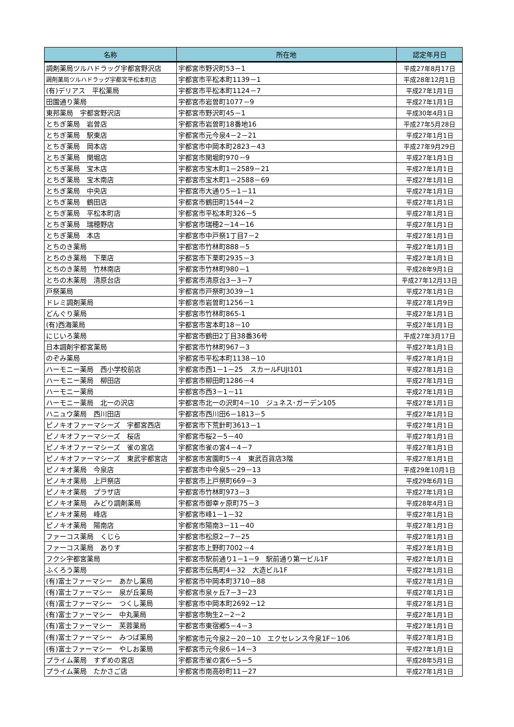| 名称 | 所在地 | 認定年月日 |
| --- | --- | --- |
| 調剤薬局ツルハドラッグ宇都宮野沢店 | 宇都宮市野沢町53－1 | 平成27年8月17日 |
| 調剤薬局ツルハドラッグ宇都宮平松本町店 | 宇都宮市平松本町1139－1 | 平成28年12月1日 |
| (有)デリアス 平松薬局 | 宇都宮市平松本町1124－7 | 平成27年1月1日 |
| 田園通り薬局 | 宇都宮市岩曽町1077－9 | 平成27年1月1日 |
| 東邦薬局 宇都宮野沢店 | 宇都宮市野沢町45－1 | 平成30年4月1日 |
| とちぎ薬局 岩曽店 | 宇都宮市岩曽町18番地16 | 平成27年5月28日 |
| とちぎ薬局 駅東店 | 宇都宮市元今泉4－2－21 | 平成27年1月1日 |
| とちぎ薬局 岡本店 | 宇都宮市中岡本町2823－43 | 平成27年9月29日 |
| とちぎ薬局 関堀店 | 宇都宮市関堀町970－9 | 平成27年1月1日 |
| とちぎ薬局 宝木店 | 宇都宮市宝木町1－2589－21 | 平成27年1月1日 |
| とちぎ薬局 宝木南店 | 宇都宮市宝木町1－2588－69 | 平成27年1月1日 |
| とちぎ薬局 中央店 | 宇都宮市大通り5－1－11 | 平成27年1月1日 |
| とちぎ薬局 鶴田店 | 宇都宮市鶴田町1544－2 | 平成27年1月1日 |
| とちぎ薬局 平松本町店 | 宇都宮市平松本町326－5 | 平成27年1月1日 |
| とちぎ薬局 瑞穂野店 | 宇都宮市瑞穂2－14－16 | 平成27年1月1日 |
| とちぎ薬局 本店 | 宇都宮市中戸祭1丁目7－2 | 平成27年1月1日 |
| とちのき薬局 | 宇都宮市竹林町888－5 | 平成27年1月1日 |
| とちのき薬局 下栗店 | 宇都宮市下栗町2935－3 | 平成27年1月1日 |
| とちのき薬局 竹林南店 | 宇都宮市竹林町980－1 | 平成28年9月1日 |
| とちの木薬局 清原台店 | 宇都宮市清原台3－3－7 | 平成27年12月13日 |
| 戸祭薬局 | 宇都宮市戸祭町3039－1 | 平成27年1月1日 |
| ドレミ調剤薬局 | 宇都宮市岩曽町1256－1 | 平成27年1月9日 |
| どんぐり薬局 | 宇都宮市竹林町865-1 | 平成27年1月1日 |
| (有)西海薬局 | 宇都宮市宮本町18－10 | 平成27年1月1日 |
| にじいろ薬局 | 宇都宮市鶴田2丁目38番36号 | 平成27年3月17日 |
| 日本調剤宇都宮薬局 | 宇都宮市竹林町967－3 | 平成27年1月1日 |
| のぞみ薬局 | 宇都宮市平松本町1138－10 | 平成27年1月1日 |
| ハーモニー薬局 西小学校前店 | 宇都宮市西1－1－25 スカールFUJI101 | 平成27年1月1日 |
| ハーモニー薬局 柳田店 | 宇都宮市柳田町1286－4 | 平成27年1月1日 |
| ハーモニー薬局 | 宇都宮市西3－1－11 | 平成27年1月1日 |
| ハーモニー薬局 北一の沢店 | 宇都宮市北一の沢町4－10 ジュネス･ガーデン105 | 平成27年1月1日 |
| ハニュウ薬局 西川田店 | 宇都宮市西川田6－1813－5 | 平成27年1月1日 |
| ピノキオファーマシーズ 宇都宮西店 | 宇都宮市下荒針町3613－1 | 平成27年1月1日 |
| ピノキオファーマシーズ 桜店 | 宇都宮市桜2－5－40 | 平成27年1月1日 |
| ピノキオファーマシーズ 雀の宮店 | 宇都宮市雀の宮4－4－7 | 平成27年1月1日 |
| ピノキオファーマシーズ 東武宇都宮店 | 宇都宮市宮園町5－4 東武百貨店3階 | 平成27年1月1日 |
| ピノキオ薬局 今泉店 | 宇都宮市中今泉5－29－13 | 平成29年10月1日 |
| ピノキオ薬局 上戸祭店 | 宇都宮市上戸祭町669－3 | 平成29年6月1日 |
| ピノキオ薬局 プラザ店 | 宇都宮市竹林町973－3 | 平成27年1月1日 |
| ピノキオ薬局 みどり調剤薬局 | 宇都宮市御幸ヶ原町75－3 | 平成28年4月1日 |
| ピノキオ薬局 峰店 | 宇都宮市峰1－1－32 | 平成27年1月1日 |
| ピノキオ薬局 陽南店 | 宇都宮市陽南3－11－40 | 平成27年1月1日 |
| ファーコス薬局 くじら | 宇都宮市松原2－7－25 | 平成27年1月1日 |
| ファーコス薬局 ありす | 宇都宮市上野町7002－4 | 平成27年1月1日 |
| フクシ宇都宮薬局 | 宇都宮市駅前通り1－1－9 駅前通り第一ビル1F | 平成27年1月1日 |
| ふくろう薬局 | 宇都宮市伝馬町4－32 大造ビル1F | 平成27年1月1日 |
| (有)富士ファーマシー あかし薬局 | 宇都宮市中岡本町3710－88 | 平成27年1月1日 |
| (有)富士ファーマシー 泉が丘薬局 | 宇都宮市泉ヶ丘7－3－23 | 平成27年1月1日 |
| (有)富士ファーマシー つくし薬局 | 宇都宮市中岡本町2692－12 | 平成27年1月1日 |
| (有)富士ファーマシー 中丸薬局 | 宇都宮市駒生2－2－2 | 平成27年1月1日 |
| (有)富士ファーマシー 芙蓉薬局 | 宇都宮市東宿郷5－4－3 | 平成27年1月1日 |
| (有)富士ファーマシー みつば薬局 | 宇都宮市元今泉2－20－10 エクセレンス今泉1F－106 | 平成27年1月1日 |
| (有)富士ファーマシー やしお薬局 | 宇都宮市元今泉6－14－3 | 平成27年1月1日 |
| プライム薬局 すずめの宮店 | 宇都宮市雀の宮6－5－5 | 平成28年5月1日 |
| プライム薬局 たかさご店 | 宇都宮市南高砂町11－27 | 平成27年1月1日 |